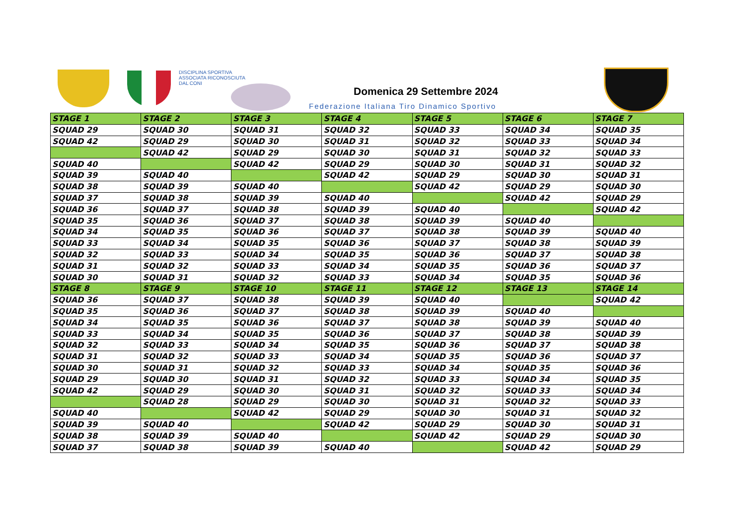DISCIPLINA SPORTIVA
ASSOCIATA RICONOSCIUTA
DAL CONI
Domenica 29 Settembre 2024
Federazione Italiana Tiro Dinamico Sportivo
| STAGE 1 | STAGE 2 | STAGE 3 | STAGE 4 | STAGE 5 | STAGE 6 | STAGE 7 |
| --- | --- | --- | --- | --- | --- | --- |
| SQUAD 29 | SQUAD 30 | SQUAD 31 | SQUAD 32 | SQUAD 33 | SQUAD 34 | SQUAD 35 |
| SQUAD 42 | SQUAD 29 | SQUAD 30 | SQUAD 31 | SQUAD 32 | SQUAD 33 | SQUAD 34 |
| | SQUAD 42 | SQUAD 29 | SQUAD 30 | SQUAD 31 | SQUAD 32 | SQUAD 33 |
| SQUAD 40 | | SQUAD 42 | SQUAD 29 | SQUAD 30 | SQUAD 31 | SQUAD 32 |
| SQUAD 39 | SQUAD 40 | | SQUAD 42 | SQUAD 29 | SQUAD 30 | SQUAD 31 |
| SQUAD 38 | SQUAD 39 | SQUAD 40 | | SQUAD 42 | SQUAD 29 | SQUAD 30 |
| SQUAD 37 | SQUAD 38 | SQUAD 39 | SQUAD 40 | | SQUAD 42 | SQUAD 29 |
| SQUAD 36 | SQUAD 37 | SQUAD 38 | SQUAD 39 | SQUAD 40 | | SQUAD 42 |
| SQUAD 35 | SQUAD 36 | SQUAD 37 | SQUAD 38 | SQUAD 39 | SQUAD 40 | |
| SQUAD 34 | SQUAD 35 | SQUAD 36 | SQUAD 37 | SQUAD 38 | SQUAD 39 | SQUAD 40 |
| SQUAD 33 | SQUAD 34 | SQUAD 35 | SQUAD 36 | SQUAD 37 | SQUAD 38 | SQUAD 39 |
| SQUAD 32 | SQUAD 33 | SQUAD 34 | SQUAD 35 | SQUAD 36 | SQUAD 37 | SQUAD 38 |
| SQUAD 31 | SQUAD 32 | SQUAD 33 | SQUAD 34 | SQUAD 35 | SQUAD 36 | SQUAD 37 |
| SQUAD 30 | SQUAD 31 | SQUAD 32 | SQUAD 33 | SQUAD 34 | SQUAD 35 | SQUAD 36 |
| STAGE 8 | STAGE 9 | STAGE 10 | STAGE 11 | STAGE 12 | STAGE 13 | STAGE 14 |
| SQUAD 36 | SQUAD 37 | SQUAD 38 | SQUAD 39 | SQUAD 40 | | SQUAD 42 |
| SQUAD 35 | SQUAD 36 | SQUAD 37 | SQUAD 38 | SQUAD 39 | SQUAD 40 | |
| SQUAD 34 | SQUAD 35 | SQUAD 36 | SQUAD 37 | SQUAD 38 | SQUAD 39 | SQUAD 40 |
| SQUAD 33 | SQUAD 34 | SQUAD 35 | SQUAD 36 | SQUAD 37 | SQUAD 38 | SQUAD 39 |
| SQUAD 32 | SQUAD 33 | SQUAD 34 | SQUAD 35 | SQUAD 36 | SQUAD 37 | SQUAD 38 |
| SQUAD 31 | SQUAD 32 | SQUAD 33 | SQUAD 34 | SQUAD 35 | SQUAD 36 | SQUAD 37 |
| SQUAD 30 | SQUAD 31 | SQUAD 32 | SQUAD 33 | SQUAD 34 | SQUAD 35 | SQUAD 36 |
| SQUAD 29 | SQUAD 30 | SQUAD 31 | SQUAD 32 | SQUAD 33 | SQUAD 34 | SQUAD 35 |
| SQUAD 42 | SQUAD 29 | SQUAD 30 | SQUAD 31 | SQUAD 32 | SQUAD 33 | SQUAD 34 |
| | SQUAD 28 | SQUAD 29 | SQUAD 30 | SQUAD 31 | SQUAD 32 | SQUAD 33 |
| SQUAD 40 | | SQUAD 42 | SQUAD 29 | SQUAD 30 | SQUAD 31 | SQUAD 32 |
| SQUAD 39 | SQUAD 40 | | SQUAD 42 | SQUAD 29 | SQUAD 30 | SQUAD 31 |
| SQUAD 38 | SQUAD 39 | SQUAD 40 | | SQUAD 42 | SQUAD 29 | SQUAD 30 |
| SQUAD 37 | SQUAD 38 | SQUAD 39 | SQUAD 40 | | SQUAD 42 | SQUAD 29 |